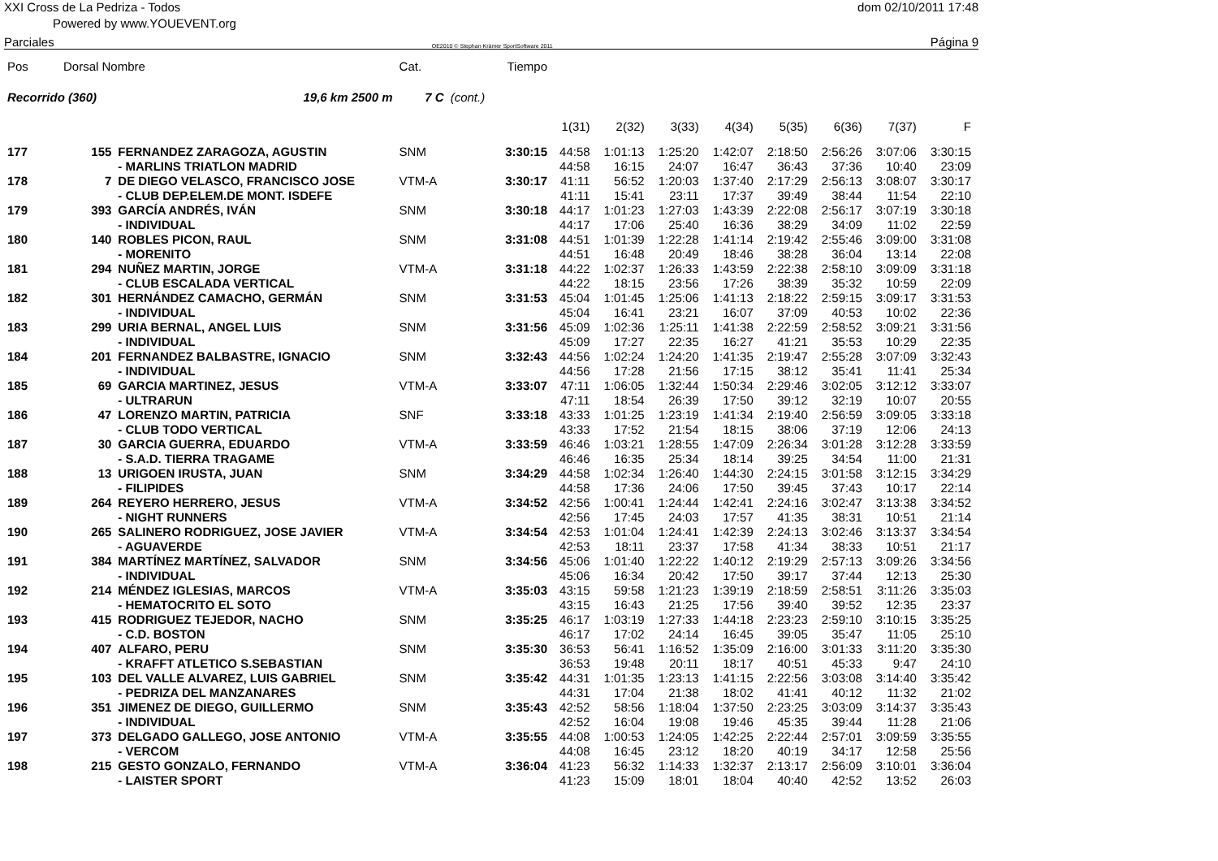XXI Cross de La Pedriza - Todos dom 02/10/2011 17:48
Powered by www.YOUEVENT.org
Parciales OE2010 © Stephan Krämer SportSoftware 2011 Página 9
| Pos | Dorsal Nombre | | Cat. | | Tiempo | | | | | | | | |
| --- | --- | --- | --- | --- | --- | --- | --- | --- | --- | --- | --- | --- | --- |
| Recorrido (360) | | 19,6 km 2500 m | 7 C | (cont.) | | | | | | | | | |
| | | | | | | 1(31) | 2(32) | 3(33) | 4(34) | 5(35) | 6(36) | 7(37) | F |
| 177 | 155 | FERNANDEZ ZARAGOZA, AGUSTIN | SNM | | 3:30:15 | 44:58 | 1:01:13 | 1:25:20 | 1:42:07 | 2:18:50 | 2:56:26 | 3:07:06 | 3:30:15 |
| | | - MARLINS TRIATLON MADRID | | | | 44:58 | 16:15 | 24:07 | 16:47 | 36:43 | 37:36 | 10:40 | 23:09 |
| 178 | 7 | DE DIEGO VELASCO, FRANCISCO JOSE | VTM-A | | 3:30:17 | 41:11 | 56:52 | 1:20:03 | 1:37:40 | 2:17:29 | 2:56:13 | 3:08:07 | 3:30:17 |
| | | - CLUB DEP.ELEM.DE MONT. ISDEFE | | | | 41:11 | 15:41 | 23:11 | 17:37 | 39:49 | 38:44 | 11:54 | 22:10 |
| 179 | 393 | GARCÍA ANDRÉS, IVÁN | SNM | | 3:30:18 | 44:17 | 1:01:23 | 1:27:03 | 1:43:39 | 2:22:08 | 2:56:17 | 3:07:19 | 3:30:18 |
| | | - INDIVIDUAL | | | | 44:17 | 17:06 | 25:40 | 16:36 | 38:29 | 34:09 | 11:02 | 22:59 |
| 180 | 140 | ROBLES PICON, RAUL | SNM | | 3:31:08 | 44:51 | 1:01:39 | 1:22:28 | 1:41:14 | 2:19:42 | 2:55:46 | 3:09:00 | 3:31:08 |
| | | - MORENITO | | | | 44:51 | 16:48 | 20:49 | 18:46 | 38:28 | 36:04 | 13:14 | 22:08 |
| 181 | 294 | NUÑEZ MARTIN, JORGE | VTM-A | | 3:31:18 | 44:22 | 1:02:37 | 1:26:33 | 1:43:59 | 2:22:38 | 2:58:10 | 3:09:09 | 3:31:18 |
| | | - CLUB ESCALADA VERTICAL | | | | 44:22 | 18:15 | 23:56 | 17:26 | 38:39 | 35:32 | 10:59 | 22:09 |
| 182 | 301 | HERNÁNDEZ CAMACHO, GERMÁN | SNM | | 3:31:53 | 45:04 | 1:01:45 | 1:25:06 | 1:41:13 | 2:18:22 | 2:59:15 | 3:09:17 | 3:31:53 |
| | | - INDIVIDUAL | | | | 45:04 | 16:41 | 23:21 | 16:07 | 37:09 | 40:53 | 10:02 | 22:36 |
| 183 | 299 | URIA BERNAL, ANGEL LUIS | SNM | | 3:31:56 | 45:09 | 1:02:36 | 1:25:11 | 1:41:38 | 2:22:59 | 2:58:52 | 3:09:21 | 3:31:56 |
| | | - INDIVIDUAL | | | | 45:09 | 17:27 | 22:35 | 16:27 | 41:21 | 35:53 | 10:29 | 22:35 |
| 184 | 201 | FERNANDEZ BALBASTRE, IGNACIO | SNM | | 3:32:43 | 44:56 | 1:02:24 | 1:24:20 | 1:41:35 | 2:19:47 | 2:55:28 | 3:07:09 | 3:32:43 |
| | | - INDIVIDUAL | | | | 44:56 | 17:28 | 21:56 | 17:15 | 38:12 | 35:41 | 11:41 | 25:34 |
| 185 | 69 | GARCIA MARTINEZ, JESUS | VTM-A | | 3:33:07 | 47:11 | 1:06:05 | 1:32:44 | 1:50:34 | 2:29:46 | 3:02:05 | 3:12:12 | 3:33:07 |
| | | - ULTRARUN | | | | 47:11 | 18:54 | 26:39 | 17:50 | 39:12 | 32:19 | 10:07 | 20:55 |
| 186 | 47 | LORENZO MARTIN, PATRICIA | SNF | | 3:33:18 | 43:33 | 1:01:25 | 1:23:19 | 1:41:34 | 2:19:40 | 2:56:59 | 3:09:05 | 3:33:18 |
| | | - CLUB TODO VERTICAL | | | | 43:33 | 17:52 | 21:54 | 18:15 | 38:06 | 37:19 | 12:06 | 24:13 |
| 187 | 30 | GARCIA GUERRA, EDUARDO | VTM-A | | 3:33:59 | 46:46 | 1:03:21 | 1:28:55 | 1:47:09 | 2:26:34 | 3:01:28 | 3:12:28 | 3:33:59 |
| | | - S.A.D. TIERRA TRAGAME | | | | 46:46 | 16:35 | 25:34 | 18:14 | 39:25 | 34:54 | 11:00 | 21:31 |
| 188 | 13 | URIGOEN IRUSTA, JUAN | SNM | | 3:34:29 | 44:58 | 1:02:34 | 1:26:40 | 1:44:30 | 2:24:15 | 3:01:58 | 3:12:15 | 3:34:29 |
| | | - FILIPIDES | | | | 44:58 | 17:36 | 24:06 | 17:50 | 39:45 | 37:43 | 10:17 | 22:14 |
| 189 | 264 | REYERO HERRERO, JESUS | VTM-A | | 3:34:52 | 42:56 | 1:00:41 | 1:24:44 | 1:42:41 | 2:24:16 | 3:02:47 | 3:13:38 | 3:34:52 |
| | | - NIGHT RUNNERS | | | | 42:56 | 17:45 | 24:03 | 17:57 | 41:35 | 38:31 | 10:51 | 21:14 |
| 190 | 265 | SALINERO RODRIGUEZ, JOSE JAVIER | VTM-A | | 3:34:54 | 42:53 | 1:01:04 | 1:24:41 | 1:42:39 | 2:24:13 | 3:02:46 | 3:13:37 | 3:34:54 |
| | | - AGUAVERDE | | | | 42:53 | 18:11 | 23:37 | 17:58 | 41:34 | 38:33 | 10:51 | 21:17 |
| 191 | 384 | MARTÍNEZ MARTÍNEZ, SALVADOR | SNM | | 3:34:56 | 45:06 | 1:01:40 | 1:22:22 | 1:40:12 | 2:19:29 | 2:57:13 | 3:09:26 | 3:34:56 |
| | | - INDIVIDUAL | | | | 45:06 | 16:34 | 20:42 | 17:50 | 39:17 | 37:44 | 12:13 | 25:30 |
| 192 | 214 | MÉNDEZ IGLESIAS, MARCOS | VTM-A | | 3:35:03 | 43:15 | 59:58 | 1:21:23 | 1:39:19 | 2:18:59 | 2:58:51 | 3:11:26 | 3:35:03 |
| | | - HEMATOCRITO EL SOTO | | | | 43:15 | 16:43 | 21:25 | 17:56 | 39:40 | 39:52 | 12:35 | 23:37 |
| 193 | 415 | RODRIGUEZ TEJEDOR, NACHO | SNM | | 3:35:25 | 46:17 | 1:03:19 | 1:27:33 | 1:44:18 | 2:23:23 | 2:59:10 | 3:10:15 | 3:35:25 |
| | | - C.D. BOSTON | | | | 46:17 | 17:02 | 24:14 | 16:45 | 39:05 | 35:47 | 11:05 | 25:10 |
| 194 | 407 | ALFARO, PERU | SNM | | 3:35:30 | 36:53 | 56:41 | 1:16:52 | 1:35:09 | 2:16:00 | 3:01:33 | 3:11:20 | 3:35:30 |
| | | - KRAFFT ATLETICO S.SEBASTIAN | | | | 36:53 | 19:48 | 20:11 | 18:17 | 40:51 | 45:33 | 9:47 | 24:10 |
| 195 | 103 | DEL VALLE ALVAREZ, LUIS GABRIEL | SNM | | 3:35:42 | 44:31 | 1:01:35 | 1:23:13 | 1:41:15 | 2:22:56 | 3:03:08 | 3:14:40 | 3:35:42 |
| | | - PEDRIZA DEL MANZANARES | | | | 44:31 | 17:04 | 21:38 | 18:02 | 41:41 | 40:12 | 11:32 | 21:02 |
| 196 | 351 | JIMENEZ DE DIEGO, GUILLERMO | SNM | | 3:35:43 | 42:52 | 58:56 | 1:18:04 | 1:37:50 | 2:23:25 | 3:03:09 | 3:14:37 | 3:35:43 |
| | | - INDIVIDUAL | | | | 42:52 | 16:04 | 19:08 | 19:46 | 45:35 | 39:44 | 11:28 | 21:06 |
| 197 | 373 | DELGADO GALLEGO, JOSE ANTONIO | VTM-A | | 3:35:55 | 44:08 | 1:00:53 | 1:24:05 | 1:42:25 | 2:22:44 | 2:57:01 | 3:09:59 | 3:35:55 |
| | | - VERCOM | | | | 44:08 | 16:45 | 23:12 | 18:20 | 40:19 | 34:17 | 12:58 | 25:56 |
| 198 | 215 | GESTO GONZALO, FERNANDO | VTM-A | | 3:36:04 | 41:23 | 56:32 | 1:14:33 | 1:32:37 | 2:13:17 | 2:56:09 | 3:10:01 | 3:36:04 |
| | | - LAISTER SPORT | | | | 41:23 | 15:09 | 18:01 | 18:04 | 40:40 | 42:52 | 13:52 | 26:03 |